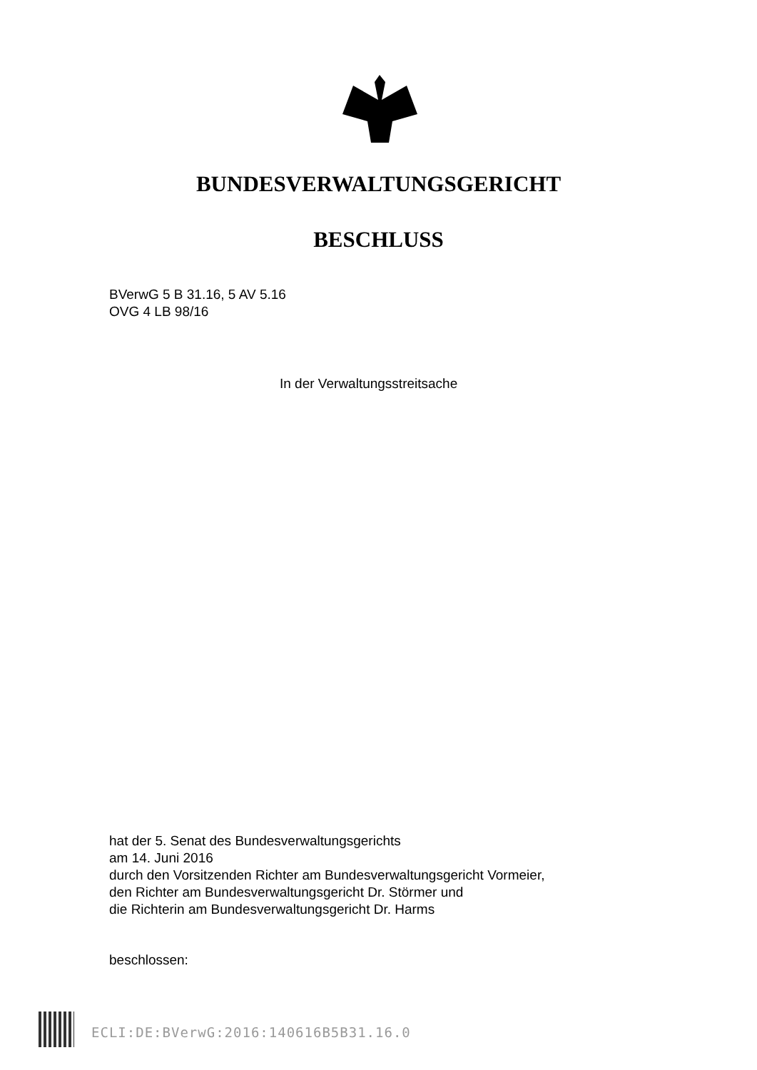BUNDESVERWALTUNGSGERICHT
BESCHLUSS
BVerwG 5 B 31.16, 5 AV 5.16
OVG 4 LB 98/16
In der Verwaltungsstreitsache
hat der 5. Senat des Bundesverwaltungsgerichts
am 14. Juni 2016
durch den Vorsitzenden Richter am Bundesverwaltungsgericht Vormeier,
den Richter am Bundesverwaltungsgericht Dr. Störmer und
die Richterin am Bundesverwaltungsgericht Dr. Harms
beschlossen:
ECLI:DE:BVerwG:2016:140616B5B31.16.0